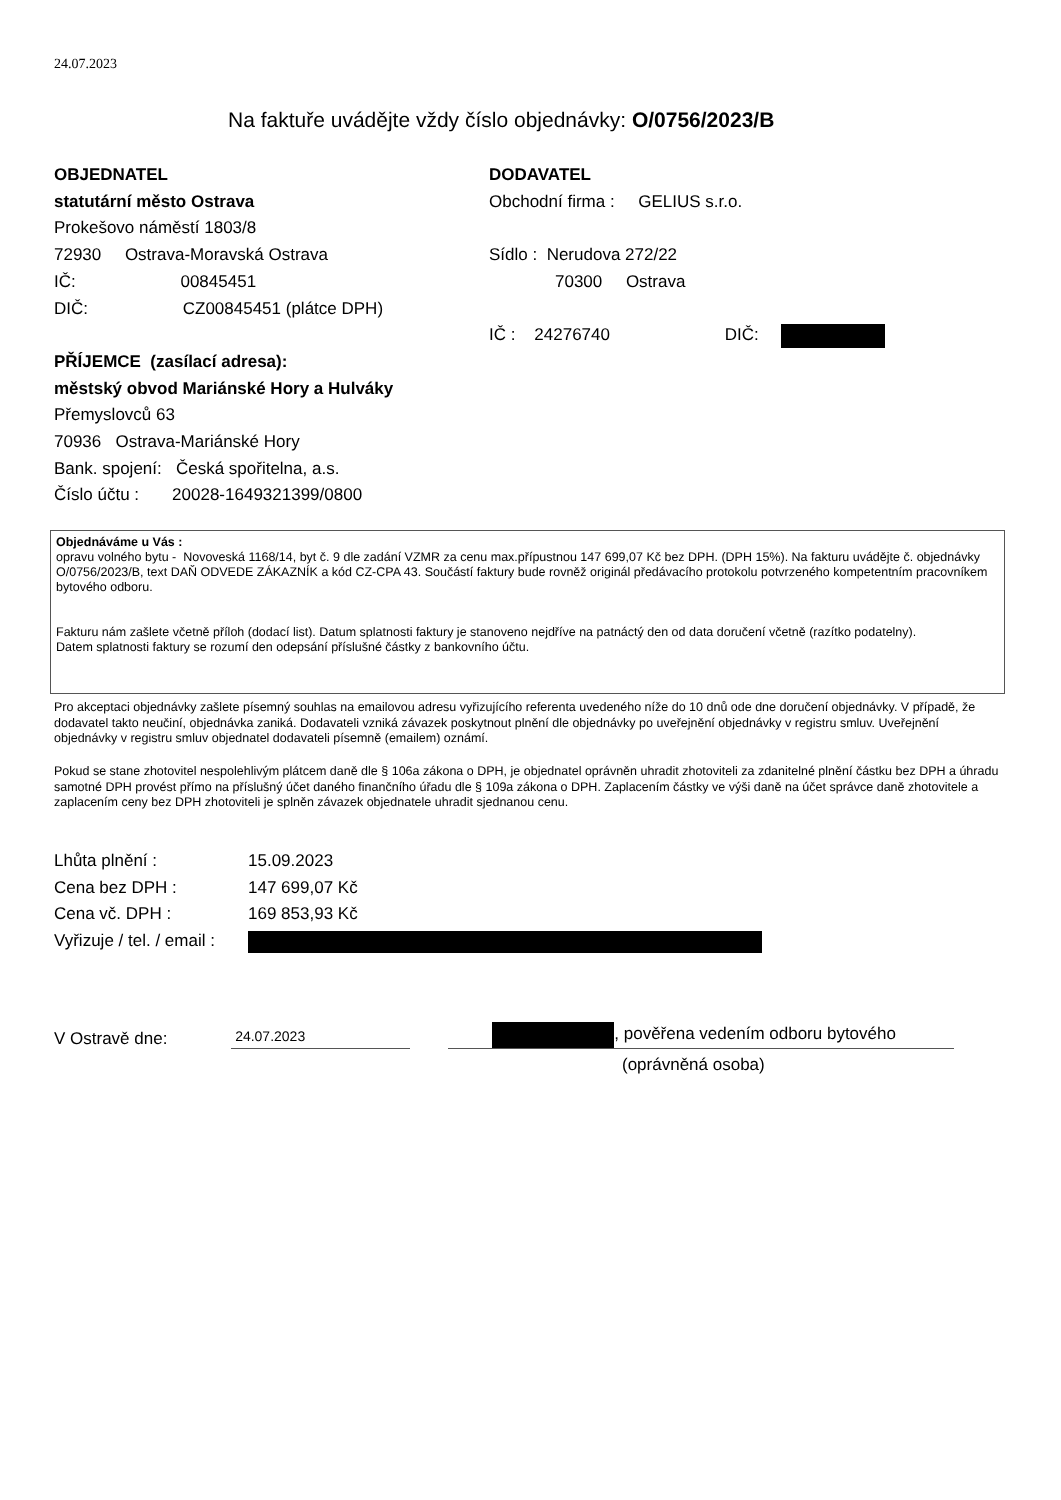24.07.2023
Na faktuře uvádějte vždy číslo objednávky: O/0756/2023/B
OBJEDNATEL
statutární město Ostrava
Prokešovo náměstí 1803/8
72930 Ostrava-Moravská Ostrava
IČ: 00845451
DIČ: CZ00845451 (plátce DPH)
PŘÍJEMCE (zasílací adresa):
městský obvod Mariánské Hory a Hulváky
Přemyslovců 63
70936 Ostrava-Mariánské Hory
Bank. spojení: Česká spořitelna, a.s.
Číslo účtu : 20028-1649321399/0800
DODAVATEL
Obchodní firma : GELIUS s.r.o.
Sídlo : Nerudova 272/22
70300 Ostrava
IČ : 24276740 DIČ:
Objednáváme u Vás :
opravu volného bytu - Novoveská 1168/14, byt č. 9 dle zadání VZMR za cenu max.přípustnou 147 699,07 Kč bez DPH. (DPH 15%). Na fakturu uvádějte č. objednávky O/0756/2023/B, text DAŇ ODVEDE ZÁKAZNÍK a kód CZ-CPA 43. Součástí faktury bude rovněž originál předávacího protokolu potvrzeného kompetentním pracovníkem bytového odboru.
Fakturu nám zašlete včetně příloh (dodací list). Datum splatnosti faktury je stanoveno nejdříve na patnáctý den od data doručení včetně (razítko podatelny).
Datem splatnosti faktury se rozumí den odepsání příslušné částky z bankovního účtu.
Pro akceptaci objednávky zašlete písemný souhlas na emailovou adresu vyřizujícího referenta uvedeného níže do 10 dnů ode dne doručení objednávky. V případě, že dodavatel takto neučiní, objednávka zaniká. Dodavateli vzniká závazek poskytnout plnění dle objednávky po uveřejnění objednávky v registru smluv. Uveřejnění objednávky v registru smluv objednatel dodavateli písemně (emailem) oznámí.
Pokud se stane zhotovitel nespolehlivým plátcem daně dle § 106a zákona o DPH, je objednatel oprávněn uhradit zhotoviteli za zdanitelné plnění částku bez DPH a úhradu samotné DPH provést přímo na příslušný účet daného finančního úřadu dle § 109a zákona o DPH. Zaplacením částky ve výši daně na účet správce daně zhotovitele a zaplacením ceny bez DPH zhotoviteli je splněn závazek objednatele uhradit sjednanou cenu.
| Lhůta plnění : | 15.09.2023 |
| Cena bez DPH : | 147 699,07 Kč |
| Cena vč. DPH : | 169 853,93 Kč |
| Vyřizuje / tel. / email : | |
V Ostravě dne: 24.07.2023 , pověřena vedením odboru bytového
(oprávněná osoba)